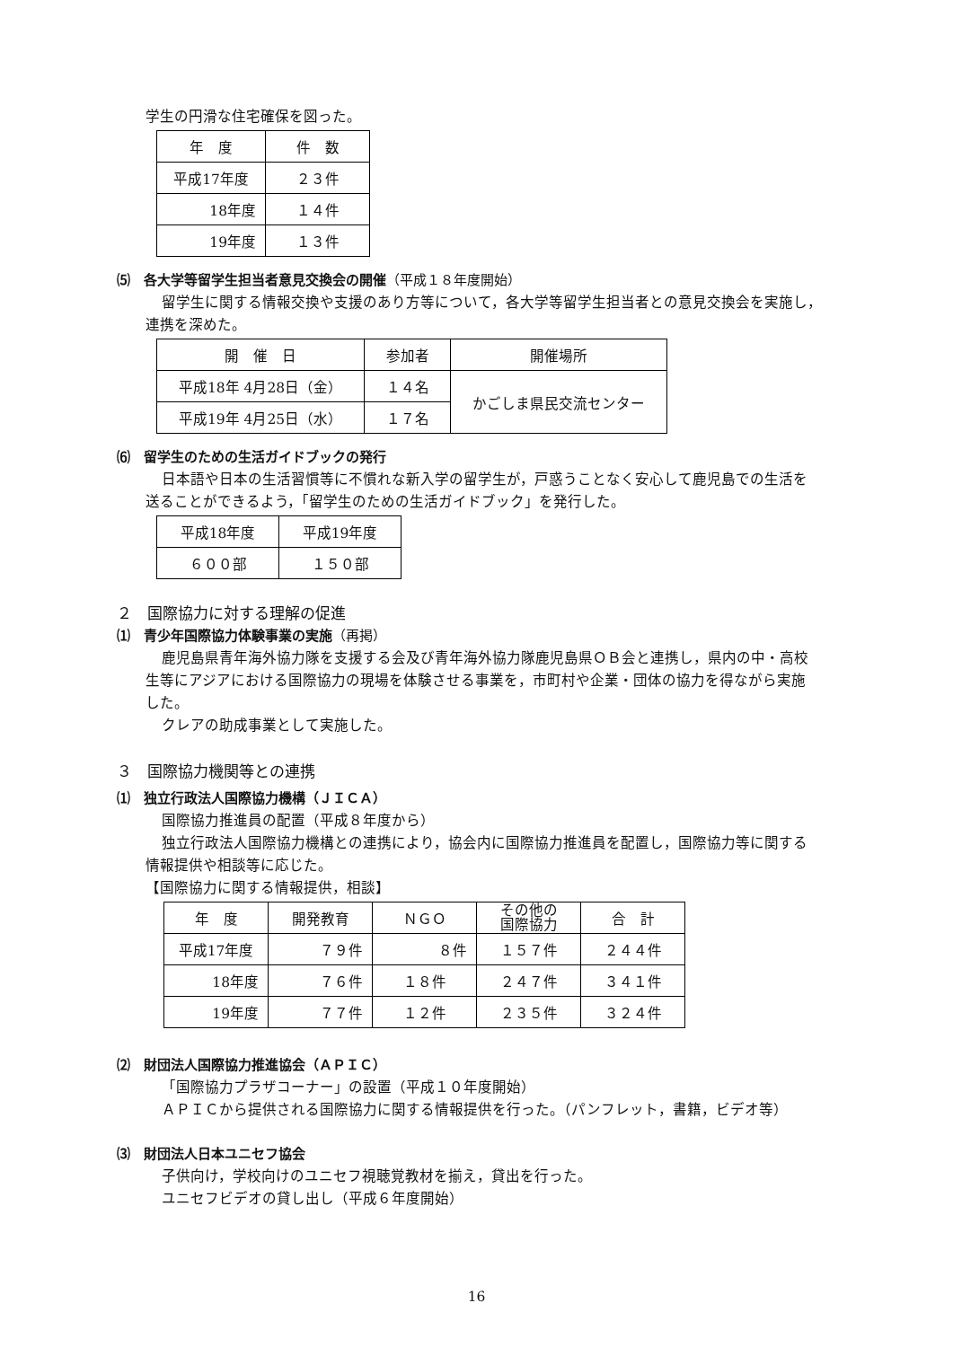学生の円滑な住宅確保を図った。
| 年 度 | 件 数 |
| --- | --- |
| 平成17年度 | ２３件 |
| 18年度 | １４件 |
| 19年度 | １３件 |
⑸　各大学等留学生担当者意見交換会の開催（平成１８年度開始）
留学生に関する情報交換や支援のあり方等について，各大学等留学生担当者との意見交換会を実施し，
連携を深めた。
| 開 催 日 | 参加者 | 開催場所 |
| --- | --- | --- |
| 平成18年 4月28日（金） | １４名 | かごしま県民交流センター |
| 平成19年 4月25日（水） | １７名 | |
⑹　留学生のための生活ガイドブックの発行
日本語や日本の生活習慣等に不慣れな新入学の留学生が，戸惑うことなく安心して鹿児島での生活を
送ることができるよう，「留学生のための生活ガイドブック」を発行した。
| 平成18年度 | 平成19年度 |
| --- | --- |
| ６００部 | １５０部 |
２　国際協力に対する理解の促進
⑴　青少年国際協力体験事業の実施（再掲）
鹿児島県青年海外協力隊を支援する会及び青年海外協力隊鹿児島県ＯＢ会と連携し，県内の中・高校
生等にアジアにおける国際協力の現場を体験させる事業を，市町村や企業・団体の協力を得ながら実施
した。
クレアの助成事業として実施した。
３　国際協力機関等との連携
⑴　独立行政法人国際協力機構（ＪＩＣＡ）
国際協力推進員の配置（平成８年度から）
独立行政法人国際協力機構との連携により，協会内に国際協力推進員を配置し，国際協力等に関する
情報提供や相談等に応じた。
【国際協力に関する情報提供，相談】
| 年 度 | 開発教育 | ＮＧＯ | その他の 国際協力 | 合 計 |
| --- | --- | --- | --- | --- |
| 平成17年度 | ７９件 | ８件 | １５７件 | ２４４件 |
| 18年度 | ７６件 | １８件 | ２４７件 | ３４１件 |
| 19年度 | ７７件 | １２件 | ２３５件 | ３２４件 |
⑵　財団法人国際協力推進協会（ＡＰＩＣ）
「国際協力プラザコーナー」の設置（平成１０年度開始）
ＡＰＩＣから提供される国際協力に関する情報提供を行った。（パンフレット，書籍，ビデオ等）
⑶　財団法人日本ユニセフ協会
子供向け，学校向けのユニセフ視聴覚教材を揃え，貸出を行った。
ユニセフビデオの貸し出し（平成６年度開始）
16